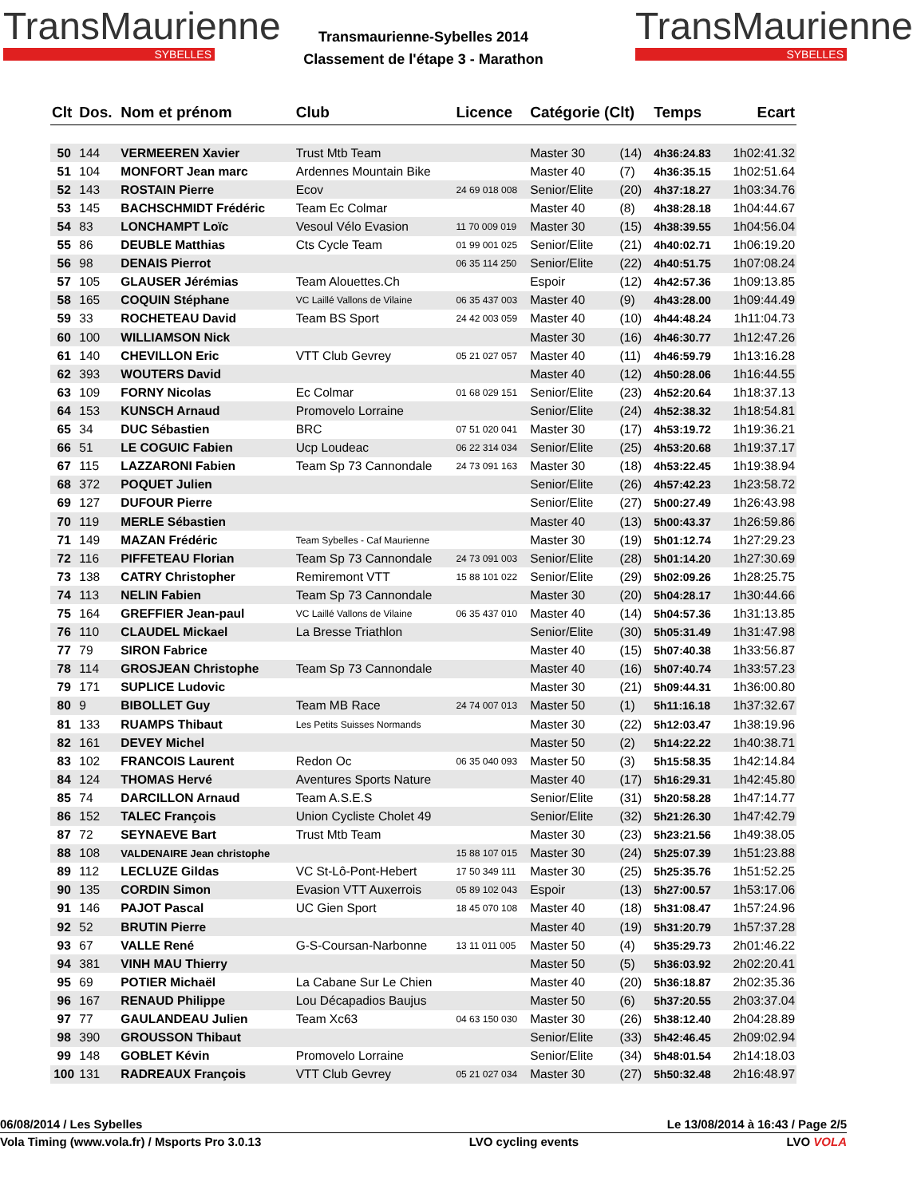TransMaurienne
SYBELLES
Transmaurienne-Sybelles 2014
Classement de l'étape 3 - Marathon
TransMaurienne
SYBELLES
| Clt | Dos. | Nom et prénom | Club | Licence | Catégorie (Clt) | | Temps | Ecart |
| --- | --- | --- | --- | --- | --- | --- | --- | --- |
| 50 | 144 | VERMEEREN Xavier | Trust Mtb Team | | Master 30 | (14) | 4h36:24.83 | 1h02:41.32 |
| 51 | 104 | MONFORT Jean marc | Ardennes Mountain Bike | | Master 40 | (7) | 4h36:35.15 | 1h02:51.64 |
| 52 | 143 | ROSTAIN Pierre | Ecov | 24 69 018 008 | Senior/Elite | (20) | 4h37:18.27 | 1h03:34.76 |
| 53 | 145 | BACHSCHMIDT Frédéric | Team Ec Colmar | | Master 40 | (8) | 4h38:28.18 | 1h04:44.67 |
| 54 | 83 | LONCHAMPT Loïc | Vesoul Vélo Evasion | 11 70 009 019 | Master 30 | (15) | 4h38:39.55 | 1h04:56.04 |
| 55 | 86 | DEUBLE Matthias | Cts Cycle Team | 01 99 001 025 | Senior/Elite | (21) | 4h40:02.71 | 1h06:19.20 |
| 56 | 98 | DENAIS Pierrot | | 06 35 114 250 | Senior/Elite | (22) | 4h40:51.75 | 1h07:08.24 |
| 57 | 105 | GLAUSER Jérémias | Team Alouettes.Ch | | Espoir | (12) | 4h42:57.36 | 1h09:13.85 |
| 58 | 165 | COQUIN Stéphane | VC Laillé Vallons de Vilaine | 06 35 437 003 | Master 40 | (9) | 4h43:28.00 | 1h09:44.49 |
| 59 | 33 | ROCHETEAU David | Team BS Sport | 24 42 003 059 | Master 40 | (10) | 4h44:48.24 | 1h11:04.73 |
| 60 | 100 | WILLIAMSON Nick | | | Master 30 | (16) | 4h46:30.77 | 1h12:47.26 |
| 61 | 140 | CHEVILLON Eric | VTT Club Gevrey | 05 21 027 057 | Master 40 | (11) | 4h46:59.79 | 1h13:16.28 |
| 62 | 393 | WOUTERS David | | | Master 40 | (12) | 4h50:28.06 | 1h16:44.55 |
| 63 | 109 | FORNY Nicolas | Ec Colmar | 01 68 029 151 | Senior/Elite | (23) | 4h52:20.64 | 1h18:37.13 |
| 64 | 153 | KUNSCH Arnaud | Promovelo Lorraine | | Senior/Elite | (24) | 4h52:38.32 | 1h18:54.81 |
| 65 | 34 | DUC Sébastien | BRC | 07 51 020 041 | Master 30 | (17) | 4h53:19.72 | 1h19:36.21 |
| 66 | 51 | LE COGUIC Fabien | Ucp Loudeac | 06 22 314 034 | Senior/Elite | (25) | 4h53:20.68 | 1h19:37.17 |
| 67 | 115 | LAZZARONI Fabien | Team Sp 73 Cannondale | 24 73 091 163 | Master 30 | (18) | 4h53:22.45 | 1h19:38.94 |
| 68 | 372 | POQUET Julien | | | Senior/Elite | (26) | 4h57:42.23 | 1h23:58.72 |
| 69 | 127 | DUFOUR Pierre | | | Senior/Elite | (27) | 5h00:27.49 | 1h26:43.98 |
| 70 | 119 | MERLE Sébastien | | | Master 40 | (13) | 5h00:43.37 | 1h26:59.86 |
| 71 | 149 | MAZAN Frédéric | Team Sybelles - Caf Maurienne | | Master 30 | (19) | 5h01:12.74 | 1h27:29.23 |
| 72 | 116 | PIFFETEAU Florian | Team Sp 73 Cannondale | 24 73 091 003 | Senior/Elite | (28) | 5h01:14.20 | 1h27:30.69 |
| 73 | 138 | CATRY Christopher | Remiremont VTT | 15 88 101 022 | Senior/Elite | (29) | 5h02:09.26 | 1h28:25.75 |
| 74 | 113 | NELIN Fabien | Team Sp 73 Cannondale | | Master 30 | (20) | 5h04:28.17 | 1h30:44.66 |
| 75 | 164 | GREFFIER Jean-paul | VC Laillé Vallons de Vilaine | 06 35 437 010 | Master 40 | (14) | 5h04:57.36 | 1h31:13.85 |
| 76 | 110 | CLAUDEL Mickael | La Bresse Triathlon | | Senior/Elite | (30) | 5h05:31.49 | 1h31:47.98 |
| 77 | 79 | SIRON Fabrice | | | Master 40 | (15) | 5h07:40.38 | 1h33:56.87 |
| 78 | 114 | GROSJEAN Christophe | Team Sp 73 Cannondale | | Master 40 | (16) | 5h07:40.74 | 1h33:57.23 |
| 79 | 171 | SUPLICE Ludovic | | | Master 30 | (21) | 5h09:44.31 | 1h36:00.80 |
| 80 | 9 | BIBOLLET Guy | Team MB Race | 24 74 007 013 | Master 50 | (1) | 5h11:16.18 | 1h37:32.67 |
| 81 | 133 | RUAMPS Thibaut | Les Petits Suisses Normands | | Master 30 | (22) | 5h12:03.47 | 1h38:19.96 |
| 82 | 161 | DEVEY Michel | | | Master 50 | (2) | 5h14:22.22 | 1h40:38.71 |
| 83 | 102 | FRANCOIS Laurent | Redon Oc | 06 35 040 093 | Master 50 | (3) | 5h15:58.35 | 1h42:14.84 |
| 84 | 124 | THOMAS Hervé | Aventures Sports Nature | | Master 40 | (17) | 5h16:29.31 | 1h42:45.80 |
| 85 | 74 | DARCILLON Arnaud | Team A.S.E.S | | Senior/Elite | (31) | 5h20:58.28 | 1h47:14.77 |
| 86 | 152 | TALEC François | Union Cycliste Cholet 49 | | Senior/Elite | (32) | 5h21:26.30 | 1h47:42.79 |
| 87 | 72 | SEYNAEVE Bart | Trust Mtb Team | | Master 30 | (23) | 5h23:21.56 | 1h49:38.05 |
| 88 | 108 | VALDENAIRE Jean christophe | | 15 88 107 015 | Master 30 | (24) | 5h25:07.39 | 1h51:23.88 |
| 89 | 112 | LECLUZE Gildas | VC St-Lô-Pont-Hebert | 17 50 349 111 | Master 30 | (25) | 5h25:35.76 | 1h51:52.25 |
| 90 | 135 | CORDIN Simon | Evasion VTT Auxerrois | 05 89 102 043 | Espoir | (13) | 5h27:00.57 | 1h53:17.06 |
| 91 | 146 | PAJOT Pascal | UC Gien Sport | 18 45 070 108 | Master 40 | (18) | 5h31:08.47 | 1h57:24.96 |
| 92 | 52 | BRUTIN Pierre | | | Master 40 | (19) | 5h31:20.79 | 1h57:37.28 |
| 93 | 67 | VALLE René | G-S-Coursan-Narbonne | 13 11 011 005 | Master 50 | (4) | 5h35:29.73 | 2h01:46.22 |
| 94 | 381 | VINH MAU Thierry | | | Master 50 | (5) | 5h36:03.92 | 2h02:20.41 |
| 95 | 69 | POTIER Michaël | La Cabane Sur Le Chien | | Master 40 | (20) | 5h36:18.87 | 2h02:35.36 |
| 96 | 167 | RENAUD Philippe | Lou Décapadios Baujus | | Master 50 | (6) | 5h37:20.55 | 2h03:37.04 |
| 97 | 77 | GAULANDEAU Julien | Team Xc63 | 04 63 150 030 | Master 30 | (26) | 5h38:12.40 | 2h04:28.89 |
| 98 | 390 | GROUSSON Thibaut | | | Senior/Elite | (33) | 5h42:46.45 | 2h09:02.94 |
| 99 | 148 | GOBLET Kévin | Promovelo Lorraine | | Senior/Elite | (34) | 5h48:01.54 | 2h14:18.03 |
| 100 | 131 | RADREAUX François | VTT Club Gevrey | 05 21 027 034 | Master 30 | (27) | 5h50:32.48 | 2h16:48.97 |
06/08/2014 / Les Sybelles Le 13/08/2014 à 16:43 / Page 2/5
Vola Timing (www.vola.fr) / Msports Pro 3.0.13 LVO cycling events LVO VOLA